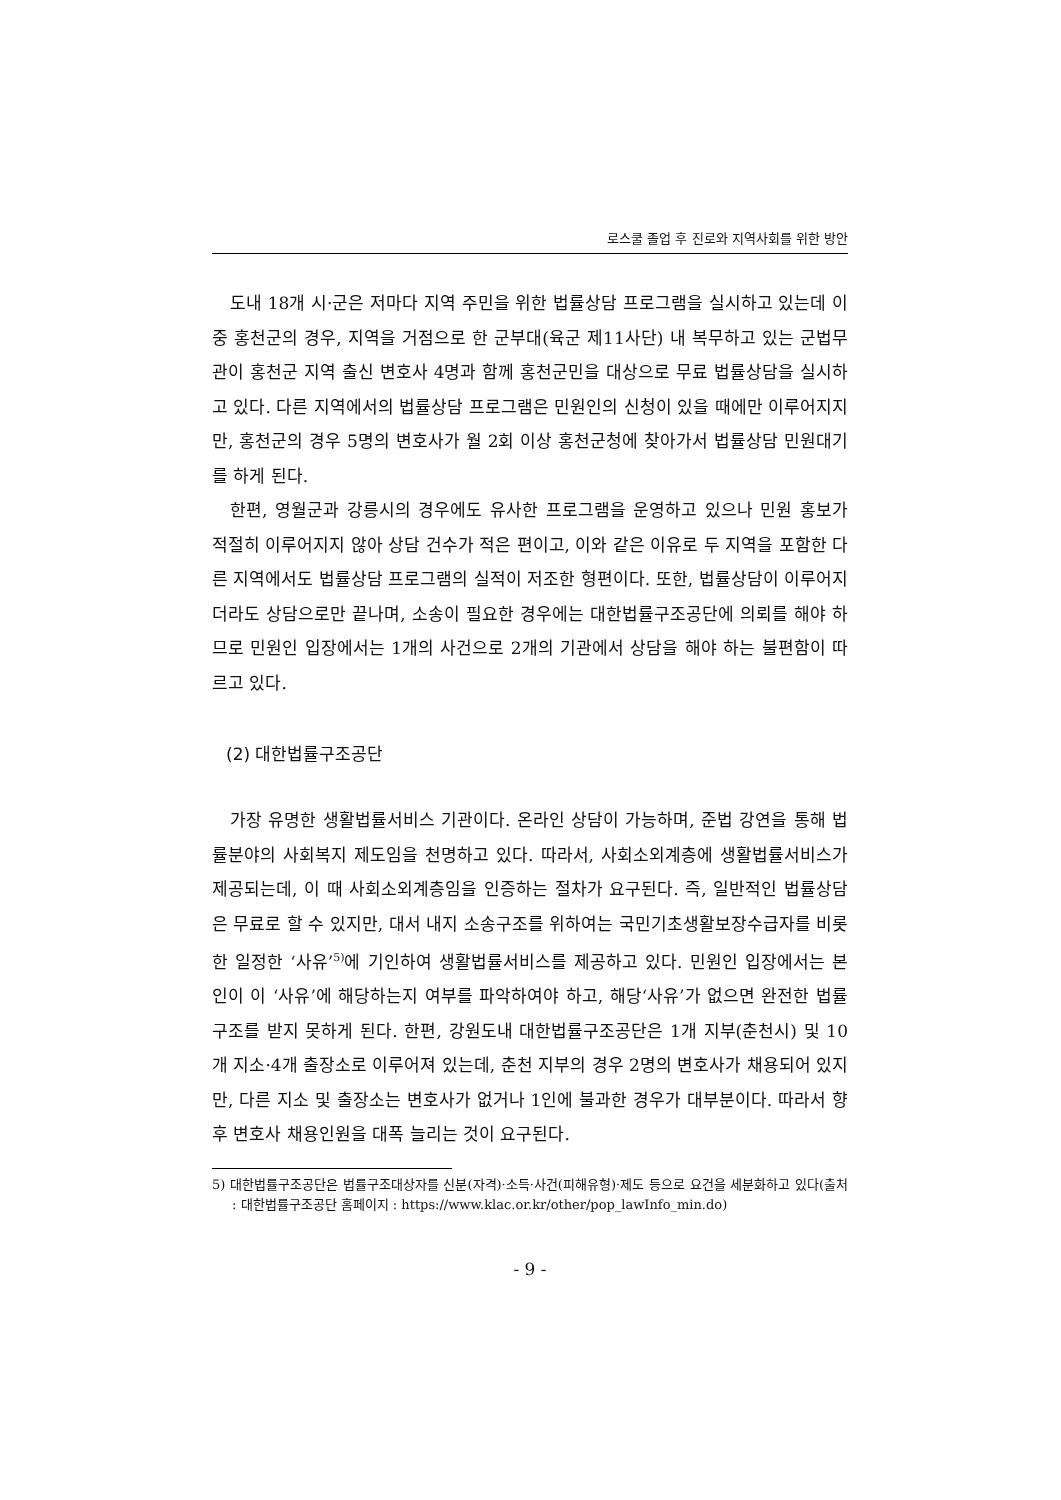로스쿨 졸업 후 진로와 지역사회를 위한 방안
도내 18개 시·군은 저마다 지역 주민을 위한 법률상담 프로그램을 실시하고 있는데 이 중 홍천군의 경우, 지역을 거점으로 한 군부대(육군 제11사단) 내 복무하고 있는 군법무관이 홍천군 지역 출신 변호사 4명과 함께 홍천군민을 대상으로 무료 법률상담을 실시하고 있다. 다른 지역에서의 법률상담 프로그램은 민원인의 신청이 있을 때에만 이루어지지만, 홍천군의 경우 5명의 변호사가 월 2회 이상 홍천군청에 찾아가서 법률상담 민원대기를 하게 된다.
한편, 영월군과 강릉시의 경우에도 유사한 프로그램을 운영하고 있으나 민원 홍보가 적절히 이루어지지 않아 상담 건수가 적은 편이고, 이와 같은 이유로 두 지역을 포함한 다른 지역에서도 법률상담 프로그램의 실적이 저조한 형편이다. 또한, 법률상담이 이루어지더라도 상담으로만 끝나며, 소송이 필요한 경우에는 대한법률구조공단에 의뢰를 해야 하므로 민원인 입장에서는 1개의 사건으로 2개의 기관에서 상담을 해야 하는 불편함이 따르고 있다.
(2) 대한법률구조공단
가장 유명한 생활법률서비스 기관이다. 온라인 상담이 가능하며, 준법 강연을 통해 법률분야의 사회복지 제도임을 천명하고 있다. 따라서, 사회소외계층에 생활법률서비스가 제공되는데, 이 때 사회소외계층임을 인증하는 절차가 요구된다. 즉, 일반적인 법률상담은 무료로 할 수 있지만, 대서 내지 소송구조를 위하여는 국민기초생활보장수급자를 비롯한 일정한 ‘사유’<sup>5)</sup>에 기인하여 생활법률서비스를 제공하고 있다. 민원인 입장에서는 본인이 이 ‘사유’에 해당하는지 여부를 파악하여야 하고, 해당‘사유’가 없으면 완전한 법률구조를 받지 못하게 된다. 한편, 강원도내 대한법률구조공단은 1개 지부(춘천시) 및 10개 지소·4개 출장소로 이루어져 있는데, 춘천 지부의 경우 2명의 변호사가 채용되어 있지만, 다른 지소 및 출장소는 변호사가 없거나 1인에 불과한 경우가 대부분이다. 따라서 향후 변호사 채용인원을 대폭 늘리는 것이 요구된다.
5) 대한법률구조공단은 법률구조대상자를 신분(자격)·소득·사건(피해유형)·제도 등으로 요건을 세분화하고 있다(출처 : 대한법률구조공단 홈페이지 : https://www.klac.or.kr/other/pop_lawInfo_min.do)
- 9 -